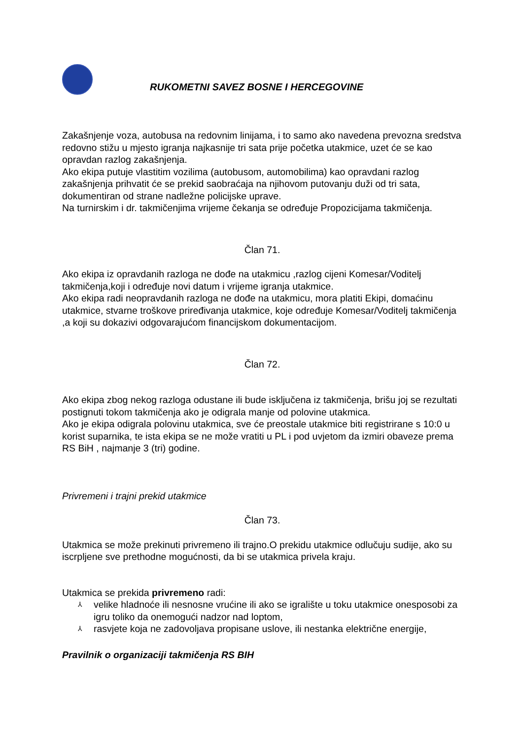RUKOMETNI SAVEZ BOSNE I HERCEGOVINE
Zakašnjenje voza, autobusa na redovnim linijama, i to samo ako navedena prevozna sredstva redovno stižu u mjesto igranja najkasnije tri sata prije početka utakmice, uzet će se kao opravdan razlog zakašnjenja.
Ako ekipa putuje vlastitim vozilima (autobusom, automobilima) kao opravdani razlog zakašnjenja prihvatit će se prekid saobraćaja na njihovom putovanju duži od tri sata, dokumentiran od strane nadležne policijske uprave.
Na turnirskim i dr. takmičenjima vrijeme čekanja se određuje Propozicijama takmičenja.
Član 71.
Ako ekipa iz opravdanih razloga ne dođe na utakmicu ,razlog cijeni Komesar/Voditelj takmičenja,koji i određuje novi datum i vrijeme igranja utakmice.
Ako ekipa radi neopravdanih razloga ne dođe na utakmicu, mora platiti Ekipi, domaćinu utakmice, stvarne troškove priređivanja utakmice, koje određuje Komesar/Voditelj takmičenja ,a koji su dokazivi odgovarajućom financijskom dokumentacijom.
Član 72.
Ako ekipa zbog nekog razloga odustane ili bude isključena iz takmičenja, brišu joj se rezultati postignuti tokom takmičenja ako je odigrala manje od polovine utakmica.
Ako je ekipa odigrala polovinu utakmica, sve će preostale utakmice biti registrirane s 10:0 u korist suparnika, te ista ekipa se ne može vratiti u PL i pod uvjetom da izmiri obaveze prema RS BiH , najmanje 3 (tri) godine.
Privremeni i trajni prekid utakmice
Član 73.
Utakmica se može prekinuti privremeno ili trajno.O prekidu utakmice odlučuju sudije, ako su iscrpljene sve prethodne mogućnosti, da bi se utakmica privela kraju.
Utakmica se prekida privremeno radi:
⅄ velike hladnoće ili nesnosne vrućine ili ako se igralište u toku utakmice onesposobi za igru toliko da onemogući nadzor nad loptom,
⅄ rasvjete koja ne zadovoljava propisane uslove, ili nestanka električne energije,
Pravilnik o organizaciji takmičenja RS BIH